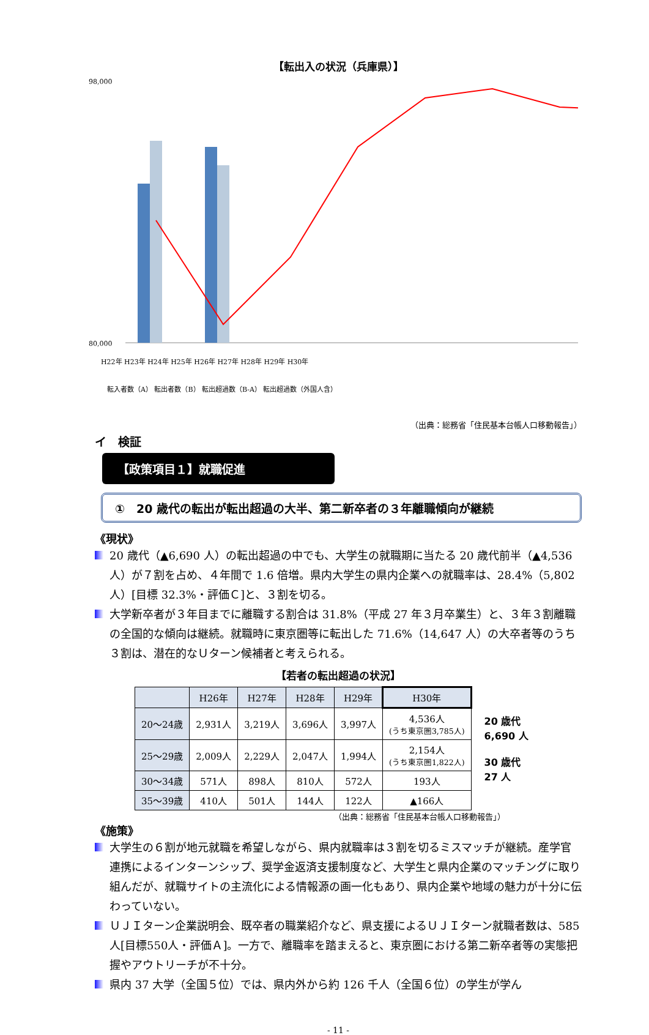【転出入の状況（兵庫県）】
80,000
98,000
H22年 H23年 H24年 H25年 H26年 H27年 H28年 H29年 H30年
転入者数（A） 転出者数（B） 転出超過数（B-A） 転出超過数（外国人含）
（出典：総務省「住民基本台帳人口移動報告」）
イ　検証
【政策項目１】就職促進
①　20 歳代の転出が転出超過の大半、第二新卒者の３年離職傾向が継続
《現状》
20 歳代（▲6,690 人）の転出超過の中でも、大学生の就職期に当たる 20 歳代前半（▲4,536 人）が７割を占め、４年間で 1.6 倍増。県内大学生の県内企業への就職率は、28.4%（5,802 人）[目標 32.3%・評価Ｃ]と、３割を切る。
大学新卒者が３年目までに離職する割合は 31.8%（平成 27 年３月卒業生）と、３年３割離職の全国的な傾向は継続。就職時に東京圏等に転出した 71.6%（14,647 人）の大卒者等のうち３割は、潜在的なＵターン候補者と考えられる。
【若者の転出超過の状況】
| | H26年 | H27年 | H28年 | H29年 | H30年 |
| --- | --- | --- | --- | --- | --- |
| 20～24歳 | 2,931人 | 3,219人 | 3,696人 | 3,997人 | 4,536人 (うち東京圏3,785人) |
| 25～29歳 | 2,009人 | 2,229人 | 2,047人 | 1,994人 | 2,154人 (うち東京圏1,822人) |
| 30～34歳 | 571人 | 898人 | 810人 | 572人 | 193人 |
| 35～39歳 | 410人 | 501人 | 144人 | 122人 | ▲166人 |
20 歳代
6,690 人
30 歳代
27 人
（出典：総務省「住民基本台帳人口移動報告」）
《施策》
大学生の６割が地元就職を希望しながら、県内就職率は３割を切るミスマッチが継続。産学官連携によるインターンシップ、奨学金返済支援制度など、大学生と県内企業のマッチングに取り組んだが、就職サイトの主流化による情報源の画一化もあり、県内企業や地域の魅力が十分に伝わっていない。
ＵＪＩターン企業説明会、既卒者の職業紹介など、県支援によるＵＪＩターン就職者数は、585人[目標550人・評価Ａ]。一方で、離職率を踏まえると、東京圏における第二新卒者等の実態把握やアウトリーチが不十分。
県内 37 大学（全国５位）では、県内外から約 126 千人（全国６位）の学生が学ん
- 11 -